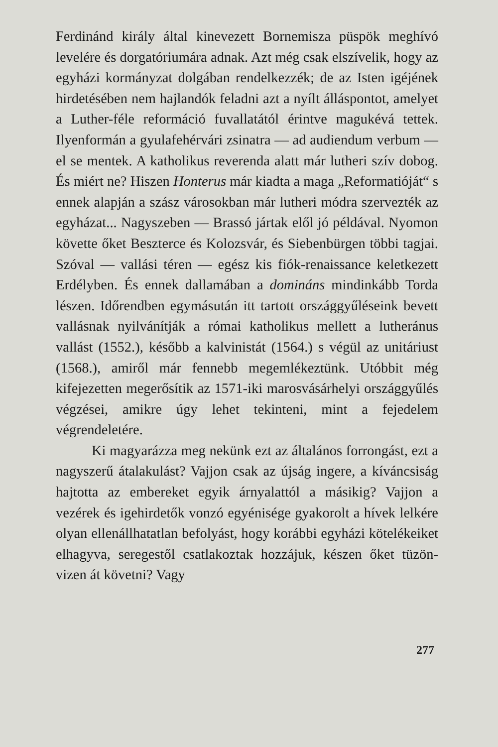Ferdinánd király által kinevezett Bornemisza püspök meghívó levelére és dorgatóriumára adnak. Azt még csak elszívelik, hogy az egyházi kormányzat dolgában rendelkezzék; de az Isten igéjének hirdetésében nem hajlandók feladni azt a nyílt álláspontot, amelyet a Luther-féle reformáció fuvallatától érintve magukévá tettek. Ilyenformán a gyulafehérvári zsinatra — ad audiendum verbum — el se mentek. A katholikus reverenda alatt már lutheri szív dobog. És miért ne? Hiszen Honterus már kiadta a maga „Reformatióját“ s ennek alapján a szász városokban már lutheri módra szervezték az egyházat... Nagyszeben — Brassó jártak elől jó példával. Nyomon követte őket Beszterce és Kolozsvár, és Siebenbürgen többi tagjai. Szóval — vallási téren — egész kis fiók-renaissance keletkezett Erdélyben. És ennek dallamában a domináns mindinkább Torda lészen. Időrendben egymásután itt tartott országgyűléseink bevett vallásnak nyilvánítják a római katholikus mellett a lutheránus vallást (1552.), később a kalvinistát (1564.) s végül az unitáriust (1568.), amiről már fennebb megemlékeztünk. Utóbbit még kifejezetten megerősítik az 1571-iki marosvásárhelyi országgyűlés végzései, amikre úgy lehet tekinteni, mint a fejedelem végrendeletére.
Ki magyarázza meg nekünk ezt az általános forrongást, ezt a nagyszerű átalakulást? Vajjon csak az újság ingere, a kíváncsiság hajtotta az embereket egyik árnyalattól a másikig? Vajjon a vezérek és igehirdetők vonzó egyénisége gyakorolt a hívek lelkére olyan ellenállhatatlan befolyást, hogy korábbi egyházi kötelékeiket elhagyva, seregestől csatlakoztak hozzájuk, készen őket tüzön-vizen át követni? Vagy
277